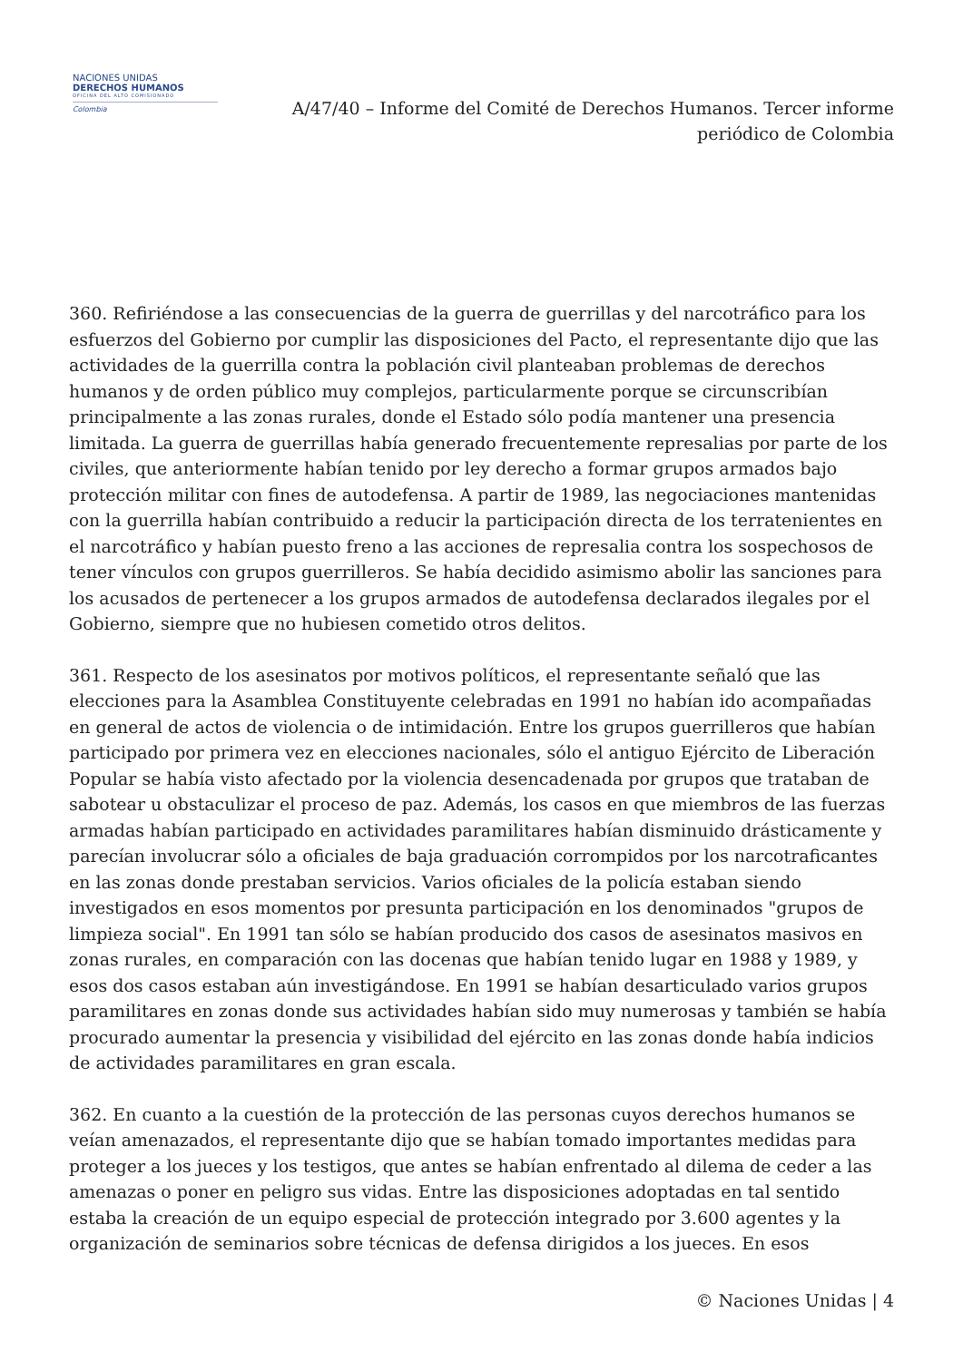NACIONES UNIDAS
DERECHOS HUMANOS
OFICINA DEL ALTO COMISIONADO
Colombia
A/47/40 – Informe del Comité de Derechos Humanos. Tercer informe periódico de Colombia
360. Refiriéndose a las consecuencias de la guerra de guerrillas y del narcotráfico para los esfuerzos del Gobierno por cumplir las disposiciones del Pacto, el representante dijo que las actividades de la guerrilla contra la población civil planteaban problemas de derechos humanos y de orden público muy complejos, particularmente porque se circunscribían principalmente a las zonas rurales, donde el Estado sólo podía mantener una presencia limitada. La guerra de guerrillas había generado frecuentemente represalias por parte de los civiles, que anteriormente habían tenido por ley derecho a formar grupos armados bajo protección militar con fines de autodefensa. A partir de 1989, las negociaciones mantenidas con la guerrilla habían contribuido a reducir la participación directa de los terratenientes en el narcotráfico y habían puesto freno a las acciones de represalia contra los sospechosos de tener vínculos con grupos guerrilleros. Se había decidido asimismo abolir las sanciones para los acusados de pertenecer a los grupos armados de autodefensa declarados ilegales por el Gobierno, siempre que no hubiesen cometido otros delitos.
361. Respecto de los asesinatos por motivos políticos, el representante señaló que las elecciones para la Asamblea Constituyente celebradas en 1991 no habían ido acompañadas en general de actos de violencia o de intimidación. Entre los grupos guerrilleros que habían participado por primera vez en elecciones nacionales, sólo el antiguo Ejército de Liberación Popular se había visto afectado por la violencia desencadenada por grupos que trataban de sabotear u obstaculizar el proceso de paz. Además, los casos en que miembros de las fuerzas armadas habían participado en actividades paramilitares habían disminuido drásticamente y parecían involucrar sólo a oficiales de baja graduación corrompidos por los narcotraficantes en las zonas donde prestaban servicios. Varios oficiales de la policía estaban siendo investigados en esos momentos por presunta participación en los denominados "grupos de limpieza social". En 1991 tan sólo se habían producido dos casos de asesinatos masivos en zonas rurales, en comparación con las docenas que habían tenido lugar en 1988 y 1989, y esos dos casos estaban aún investigándose. En 1991 se habían desarticulado varios grupos paramilitares en zonas donde sus actividades habían sido muy numerosas y también se había procurado aumentar la presencia y visibilidad del ejército en las zonas donde había indicios de actividades paramilitares en gran escala.
362. En cuanto a la cuestión de la protección de las personas cuyos derechos humanos se veían amenazados, el representante dijo que se habían tomado importantes medidas para proteger a los jueces y los testigos, que antes se habían enfrentado al dilema de ceder a las amenazas o poner en peligro sus vidas. Entre las disposiciones adoptadas en tal sentido estaba la creación de un equipo especial de protección integrado por 3.600 agentes y la organización de seminarios sobre técnicas de defensa dirigidos a los jueces. En esos
© Naciones Unidas | 4